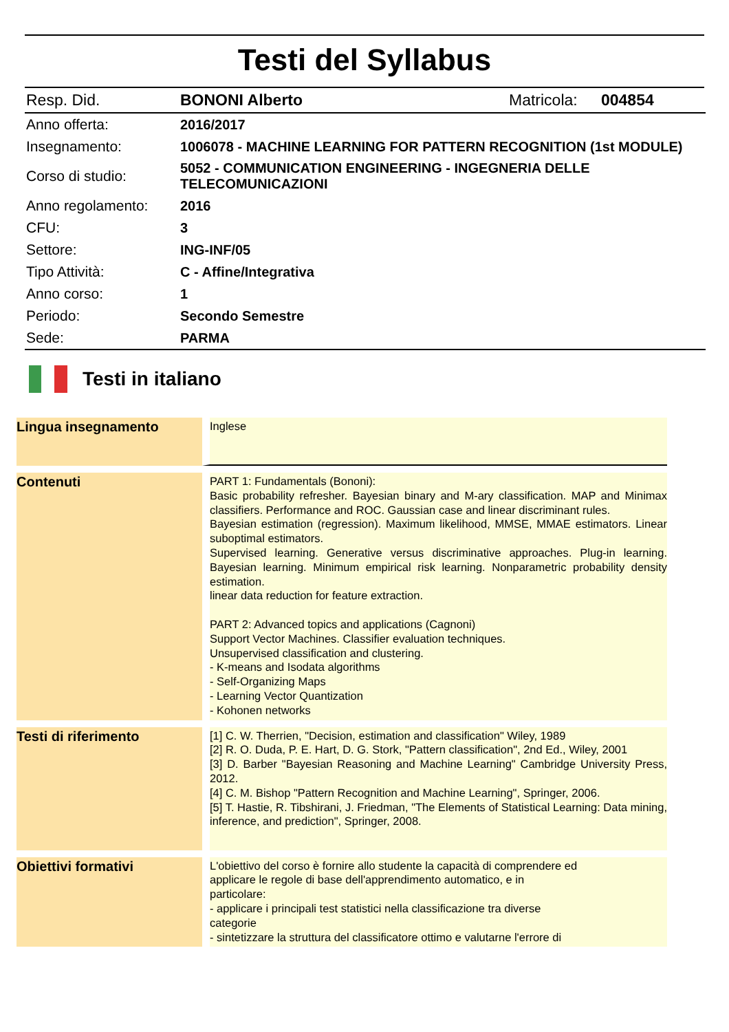Testi del Syllabus
| Resp. Did. | BONONI Alberto | Matricola: | 004854 |
| Anno offerta: | 2016/2017 | | |
| Insegnamento: | 1006078 - MACHINE LEARNING FOR PATTERN RECOGNITION (1st MODULE) | | |
| Corso di studio: | 5052 - COMMUNICATION ENGINEERING - INGEGNERIA DELLE TELECOMUNICAZIONI | | |
| Anno regolamento: | 2016 | | |
| CFU: | 3 | | |
| Settore: | ING-INF/05 | | |
| Tipo Attività: | C - Affine/Integrativa | | |
| Anno corso: | 1 | | |
| Periodo: | Secondo Semestre | | |
| Sede: | PARMA | | |
Testi in italiano
| Lingua insegnamento | Inglese |
| Contenuti | PART 1: Fundamentals (Bononi): Basic probability refresher. Bayesian binary and M-ary classification. MAP and Minimax classifiers. Performance and ROC. Gaussian case and linear discriminant rules. Bayesian estimation (regression). Maximum likelihood, MMSE, MMAE estimators. Linear suboptimal estimators. Supervised learning. Generative versus discriminative approaches. Plug-in learning. Bayesian learning. Minimum empirical risk learning. Nonparametric probability density estimation. linear data reduction for feature extraction. PART 2: Advanced topics and applications (Cagnoni) Support Vector Machines. Classifier evaluation techniques. Unsupervised classification and clustering. - K-means and Isodata algorithms - Self-Organizing Maps - Learning Vector Quantization - Kohonen networks |
| Testi di riferimento | [1] C. W. Therrien, "Decision, estimation and classification" Wiley, 1989 [2] R. O. Duda, P. E. Hart, D. G. Stork, "Pattern classification", 2nd Ed., Wiley, 2001 [3] D. Barber "Bayesian Reasoning and Machine Learning" Cambridge University Press, 2012. [4] C. M. Bishop "Pattern Recognition and Machine Learning", Springer, 2006. [5] T. Hastie, R. Tibshirani, J. Friedman, "The Elements of Statistical Learning: Data mining, inference, and prediction", Springer, 2008. |
| Obiettivi formativi | L'obiettivo del corso è fornire allo studente la capacità di comprendere ed applicare le regole di base dell'apprendimento automatico, e in particolare: - applicare i principali test statistici nella classificazione tra diverse categorie - sintetizzare la struttura del classificatore ottimo e valutarne l'errore di |